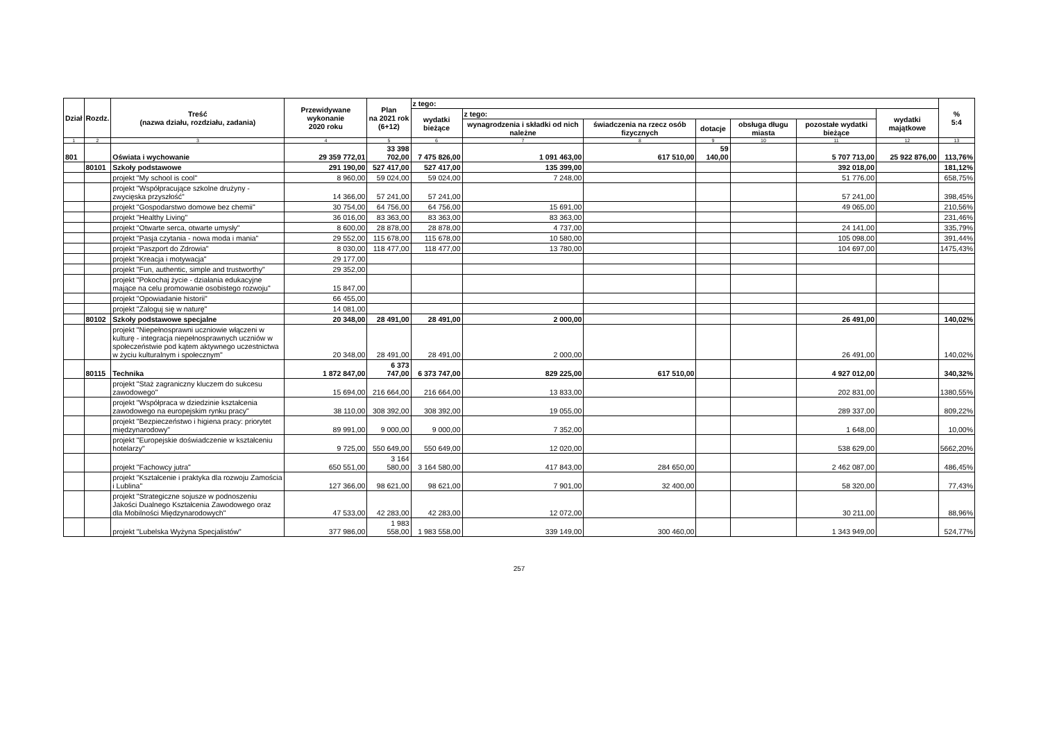| Dział | Rozdz. | Treść (nazwa działu, rozdziału, zadania) | Przewidywane wykonanie 2020 roku | Plan na 2021 rok (6+12) | z tego: | | | | | | | % 5:4 |
| --- | --- | --- | --- | --- | --- | --- | --- | --- | --- | --- | --- | --- |
| | | | | | wydatki bieżące | z tego: | | | | | wydatki majątkowe | |
| | | | | | | wynagrodzenia i składki od nich należne | świadczenia na rzecz osób fizycznych | dotacje | obsługa długu miasta | pozostałe wydatki bieżące | | |
| 1 | 2 | 3 | 4 | 5 | 6 | 7 | 8 | 9 | 10 | 11 | 12 | 13 |
| 801 | | Oświata i wychowanie | 29 359 772,01 | 33 398 702,00 | 7 475 826,00 | 1 091 463,00 | 617 510,00 | 59 140,00 | | 5 707 713,00 | 25 922 876,00 | 113,76% |
| | 80101 | Szkoły podstawowe | 291 190,00 | 527 417,00 | 527 417,00 | 135 399,00 | | | | 392 018,00 | | 181,12% |
| | | projekt "My school is cool" | 8 960,00 | 59 024,00 | 59 024,00 | 7 248,00 | | | | 51 776,00 | | 658,75% |
| | | projekt "Współpracujące szkolne drużyny - zwycięska przyszłość" | 14 366,00 | 57 241,00 | 57 241,00 | | | | | 57 241,00 | | 398,45% |
| | | projekt "Gospodarstwo domowe bez chemii" | 30 754,00 | 64 756,00 | 64 756,00 | 15 691,00 | | | | 49 065,00 | | 210,56% |
| | | projekt "Healthy Living" | 36 016,00 | 83 363,00 | 83 363,00 | 83 363,00 | | | | | | 231,46% |
| | | projekt "Otwarte serca, otwarte umysły" | 8 600,00 | 28 878,00 | 28 878,00 | 4 737,00 | | | | 24 141,00 | | 335,79% |
| | | projekt "Pasja czytania - nowa moda i mania" | 29 552,00 | 115 678,00 | 115 678,00 | 10 580,00 | | | | 105 098,00 | | 391,44% |
| | | projekt "Paszport do Zdrowia" | 8 030,00 | 118 477,00 | 118 477,00 | 13 780,00 | | | | 104 697,00 | | 1475,43% |
| | | projekt "Kreacja i motywacja" | 29 177,00 | | | | | | | | | |
| | | projekt "Fun, authentic, simple and trustworthy" | 29 352,00 | | | | | | | | | |
| | | projekt "Pokochaj życie - działania edukacyjne mające na celu promowanie osobistego rozwoju" | 15 847,00 | | | | | | | | | |
| | | projekt "Opowiadanie historii" | 66 455,00 | | | | | | | | | |
| | | projekt "Zaloguj się w naturę" | 14 081,00 | | | | | | | | | |
| | 80102 | Szkoły podstawowe specjalne | 20 348,00 | 28 491,00 | 28 491,00 | 2 000,00 | | | | 26 491,00 | | 140,02% |
| | | projekt "Niepełnosprawni uczniowie włączeni w kulturę - integracja niepełnosprawnych uczniów w społeczeństwie pod kątem aktywnego uczestnictwa w życiu kulturalnym i społecznym" | 20 348,00 | 28 491,00 | 28 491,00 | 2 000,00 | | | | 26 491,00 | | 140,02% |
| | 80115 | Technika | 1 872 847,00 | 6 373 747,00 | 6 373 747,00 | 829 225,00 | 617 510,00 | | | 4 927 012,00 | | 340,32% |
| | | projekt "Staż zagraniczny kluczem do sukcesu zawodowego" | 15 694,00 | 216 664,00 | 216 664,00 | 13 833,00 | | | | 202 831,00 | | 1380,55% |
| | | projekt "Współpraca w dziedzinie kształcenia zawodowego na europejskim rynku pracy" | 38 110,00 | 308 392,00 | 308 392,00 | 19 055,00 | | | | 289 337,00 | | 809,22% |
| | | projekt "Bezpieczeństwo i higiena pracy: priorytet międzynarodowy" | 89 991,00 | 9 000,00 | 9 000,00 | 7 352,00 | | | | 1 648,00 | | 10,00% |
| | | projekt "Europejskie doświadczenie w kształceniu hotelarzy" | 9 725,00 | 550 649,00 | 550 649,00 | 12 020,00 | | | | 538 629,00 | | 5662,20% |
| | | projekt "Fachowcy jutra" | 650 551,00 | 3 164 580,00 | 3 164 580,00 | 417 843,00 | 284 650,00 | | | 2 462 087,00 | | 486,45% |
| | | projekt "Kształcenie i praktyka dla rozwoju Zamościa i Lublina" | 127 366,00 | 98 621,00 | 98 621,00 | 7 901,00 | 32 400,00 | | | 58 320,00 | | 77,43% |
| | | projekt "Strategiczne sojusze w podnoszeniu Jakości Dualnego Kształcenia Zawodowego oraz dla Mobilności Międzynarodowych" | 47 533,00 | 42 283,00 | 42 283,00 | 12 072,00 | | | | 30 211,00 | | 88,96% |
| | | projekt "Lubelska Wyżyna Specjalistów" | 377 986,00 | 1 983 558,00 | 1 983 558,00 | 339 149,00 | 300 460,00 | | | 1 343 949,00 | | 524,77% |
257